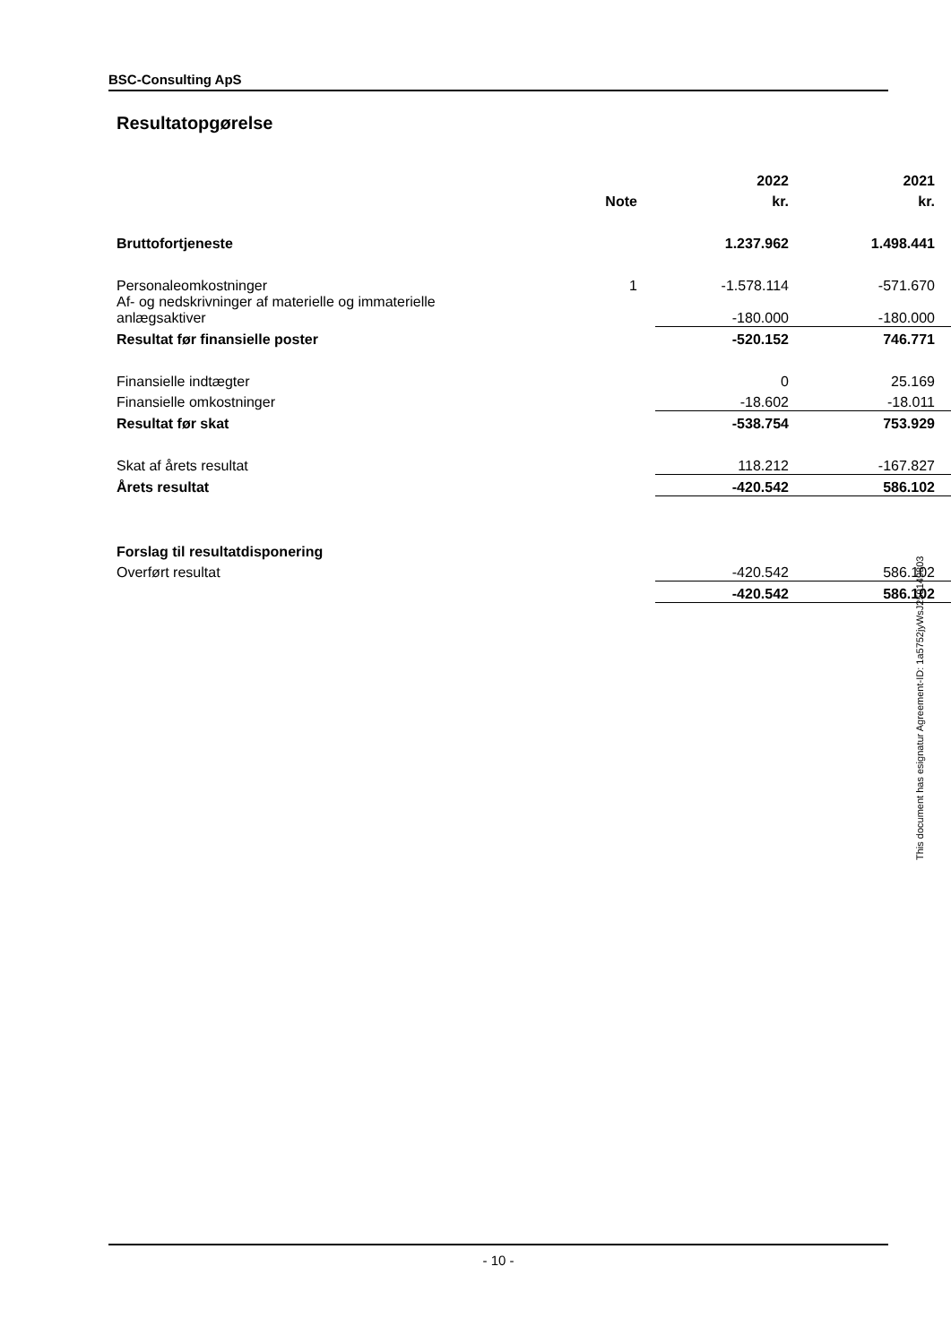BSC-Consulting ApS
Resultatopgørelse
| | | 2022 | 2021 |
| | Note | kr. | kr. |
| Bruttofortjeneste | | 1.237.962 | 1.498.441 |
| Personaleomkostninger | 1 | -1.578.114 | -571.670 |
| Af- og nedskrivninger af materielle og immaterielle anlægsaktiver | | -180.000 | -180.000 |
| Resultat før finansielle poster | | -520.152 | 746.771 |
| Finansielle indtægter | | 0 | 25.169 |
| Finansielle omkostninger | | -18.602 | -18.011 |
| Resultat før skat | | -538.754 | 753.929 |
| Skat af årets resultat | | 118.212 | -167.827 |
| Årets resultat | | -420.542 | 586.102 |
| Forslag til resultatdisponering | | | |
| Overført resultat | | -420.542 | 586.102 |
| | | -420.542 | 586.102 |
This document has esignatur Agreement-ID: 1a5752jyWsJ250149803
- 10 -